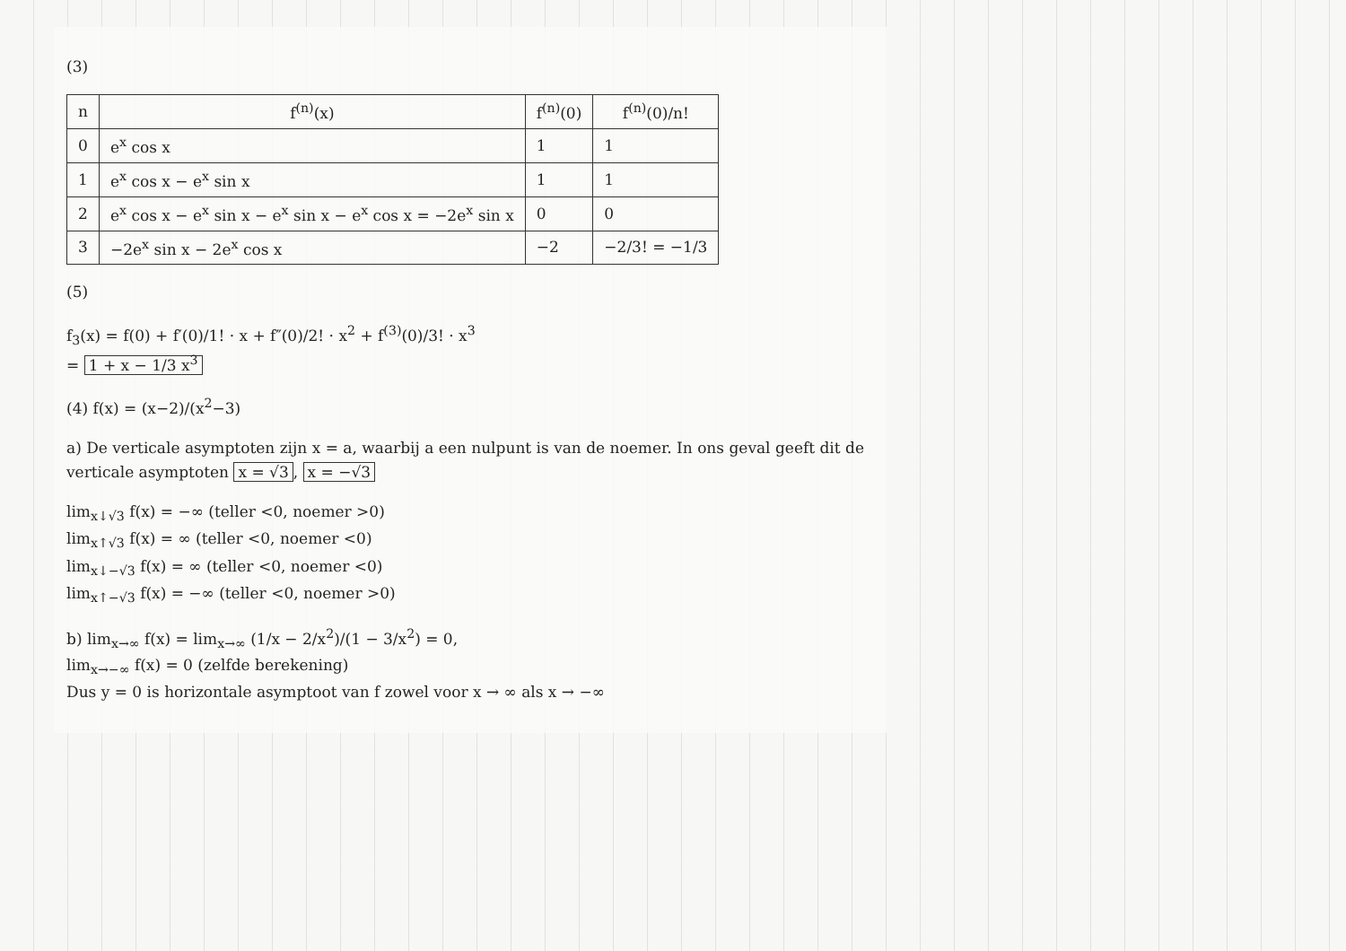(3)
| n | f<sup>(n)</sup>(x) | f<sup>(n)</sup>(0) | f<sup>(n)</sup>(0)/n! |
| --- | --- | --- | --- |
| 0 | e<sup>x</sup> cos x | 1 | 1 |
| 1 | e<sup>x</sup> cos x − e<sup>x</sup> sin x | 1 | 1 |
| 2 | e<sup>x</sup> cos x − e<sup>x</sup> sin x − e<sup>x</sup> sin x − e<sup>x</sup> cos x = −2e<sup>x</sup> sin x | 0 | 0 |
| 3 | −2e<sup>x</sup> sin x − 2e<sup>x</sup> cos x | −2 | −2/3! = −1/3 |
(5)
f<sub>3</sub>(x) = f(0) + f′(0)/1! · x + f″(0)/2! · x<sup>2</sup> + f<sup>(3)</sup>(0)/3! · x<sup>3</sup>
= 1 + x − 1/3 x<sup>3</sup>
(4) f(x) = (x−2)/(x<sup>2</sup>−3)
a) De verticale asymptoten zijn x = a, waarbij a een nulpunt is van de noemer. In ons geval geeft dit de verticale asymptoten x = √3, x = −√3
lim<sub>x↓√3</sub> f(x) = −∞ (teller <0, noemer >0)
lim<sub>x↑√3</sub> f(x) = ∞ (teller <0, noemer <0)
lim<sub>x↓−√3</sub> f(x) = ∞ (teller <0, noemer <0)
lim<sub>x↑−√3</sub> f(x) = −∞ (teller <0, noemer >0)
b) lim<sub>x→∞</sub> f(x) = lim<sub>x→∞</sub> (1/x − 2/x<sup>2</sup>)/(1 − 3/x<sup>2</sup>) = 0,
lim<sub>x→−∞</sub> f(x) = 0 (zelfde berekening)
Dus y = 0 is horizontale asymptoot van f zowel voor x → ∞ als x → −∞